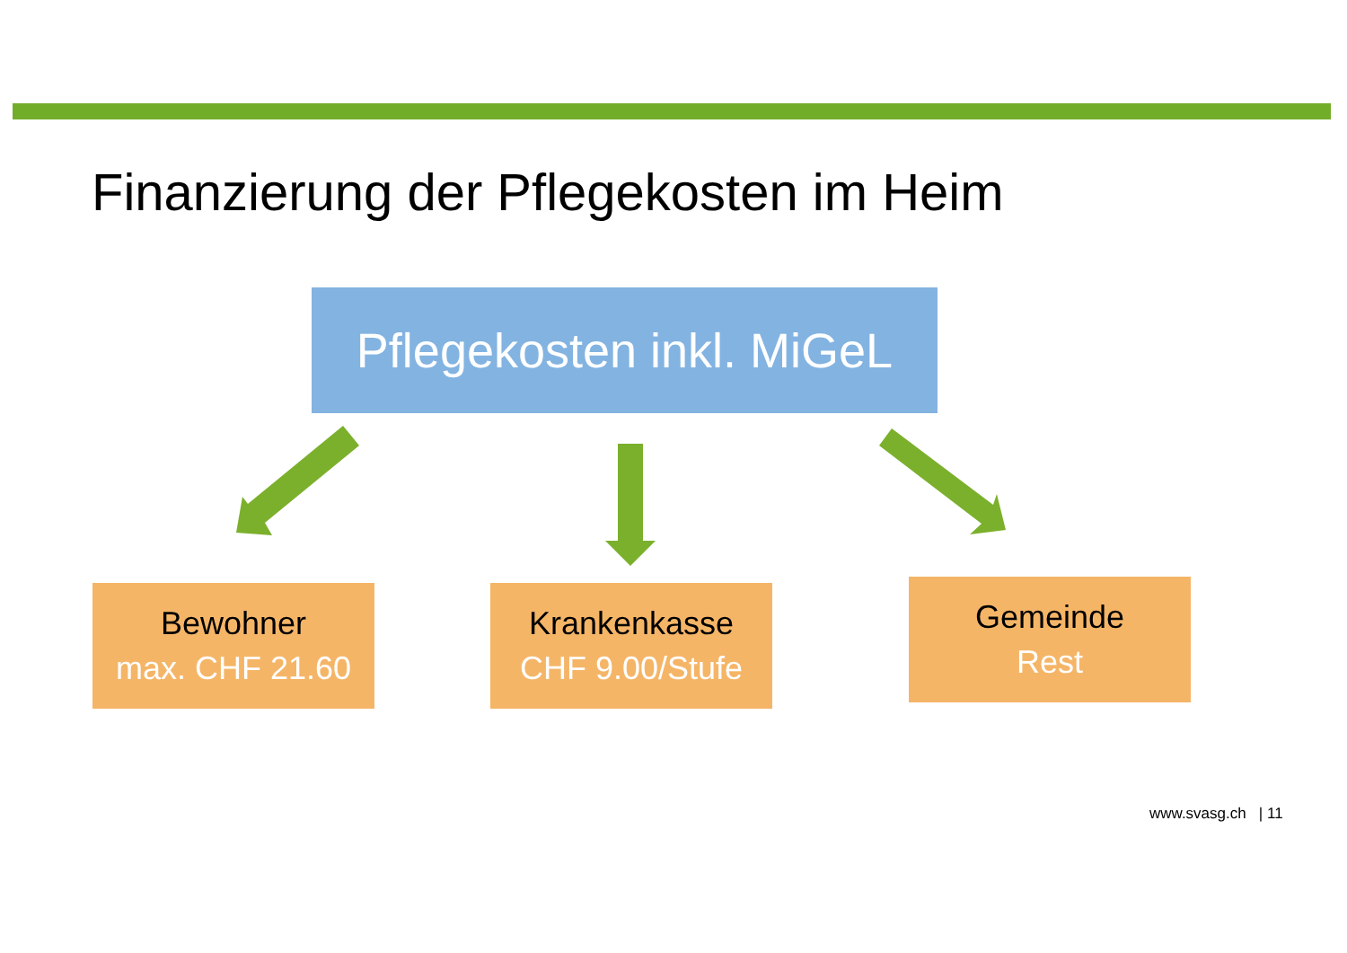Finanzierung der Pflegekosten im Heim
Pflegekosten inkl. MiGeL
Bewohner
max. CHF 21.60
Krankenkasse
CHF 9.00/Stufe
Gemeinde
Rest
www.svasg.ch | 11